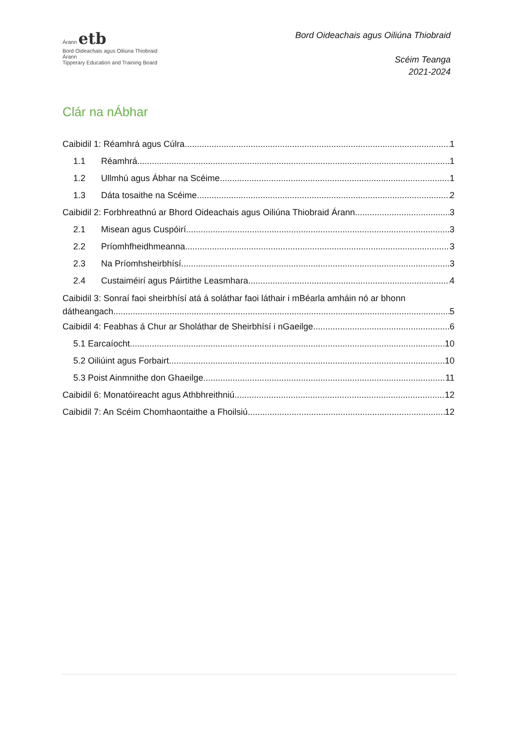Árann etb
Bord Oideachais agus Oiliúna Thiobraid Árann
Tipperary Education and Training Board
Bord Oideachais agus Oiliúna Thiobraid
Scéim Teanga
2021-2024
Clár na nÁbhar
Caibidil 1: Réamhrá agus Cúlra 1
1.1 Réamhrá 1
1.2 Ullmhú agus Ábhar na Scéime 1
1.3 Dáta tosaithe na Scéime 2
Caibidil 2: Forbhreathnú ar Bhord Oideachais agus Oiliúna Thiobraid Árann 3
2.1 Misean agus Cuspóirí 3
2.2 Príomhfheidhmeanna 3
2.3 Na Príomhsheirbhísí 3
2.4 Custaiméirí agus Páirtithe Leasmhara 4
Caibidil 3: Sonraí faoi sheirbhísí atá á soláthar faoi láthair i mBéarla amháin nó ar bhonn
dátheangach 5
Caibidil 4: Feabhas á Chur ar Sholáthar de Sheirbhísí i nGaeilge 6
5.1 Earcaíocht 10
5.2 Oiliúint agus Forbairt 10
5.3 Poist Ainmnithe don Ghaeilge 11
Caibidil 6: Monatóireacht agus Athbhreithniú 12
Caibidil 7: An Scéim Chomhaontaithe a Fhoilsiú 12